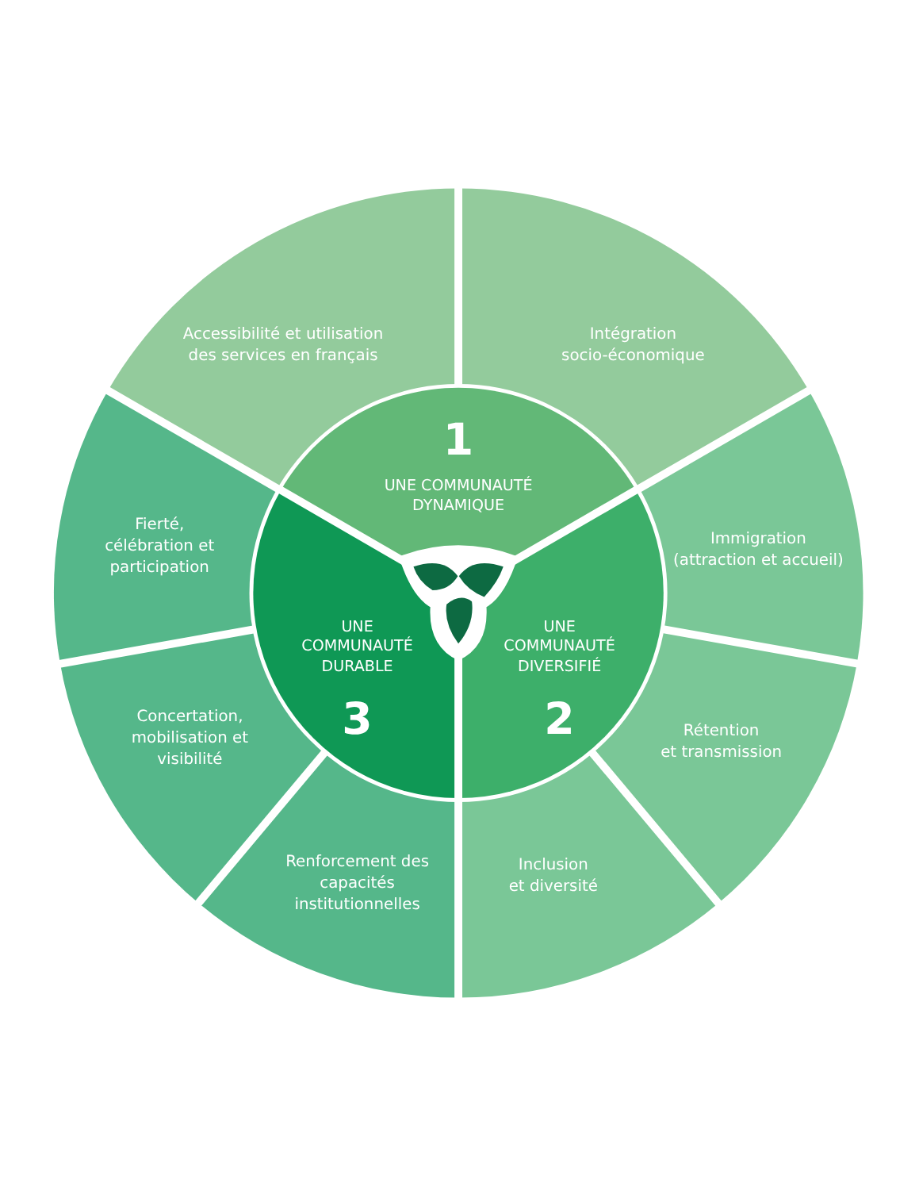Accessibilité et utilisation
des services en français
Intégration
socio-économique
Fierté,
célébration et
participation
1
UNE COMMUNAUTÉ
DYNAMIQUE
Immigration
(attraction et accueil)
UNE
COMMUNAUTÉ
DURABLE
3
UNE
COMMUNAUTÉ
DIVERSIFIÉ
2
Concertation,
mobilisation et
visibilité
Rétention
et transmission
Renforcement des
capacités
institutionnelles
Inclusion
et diversité